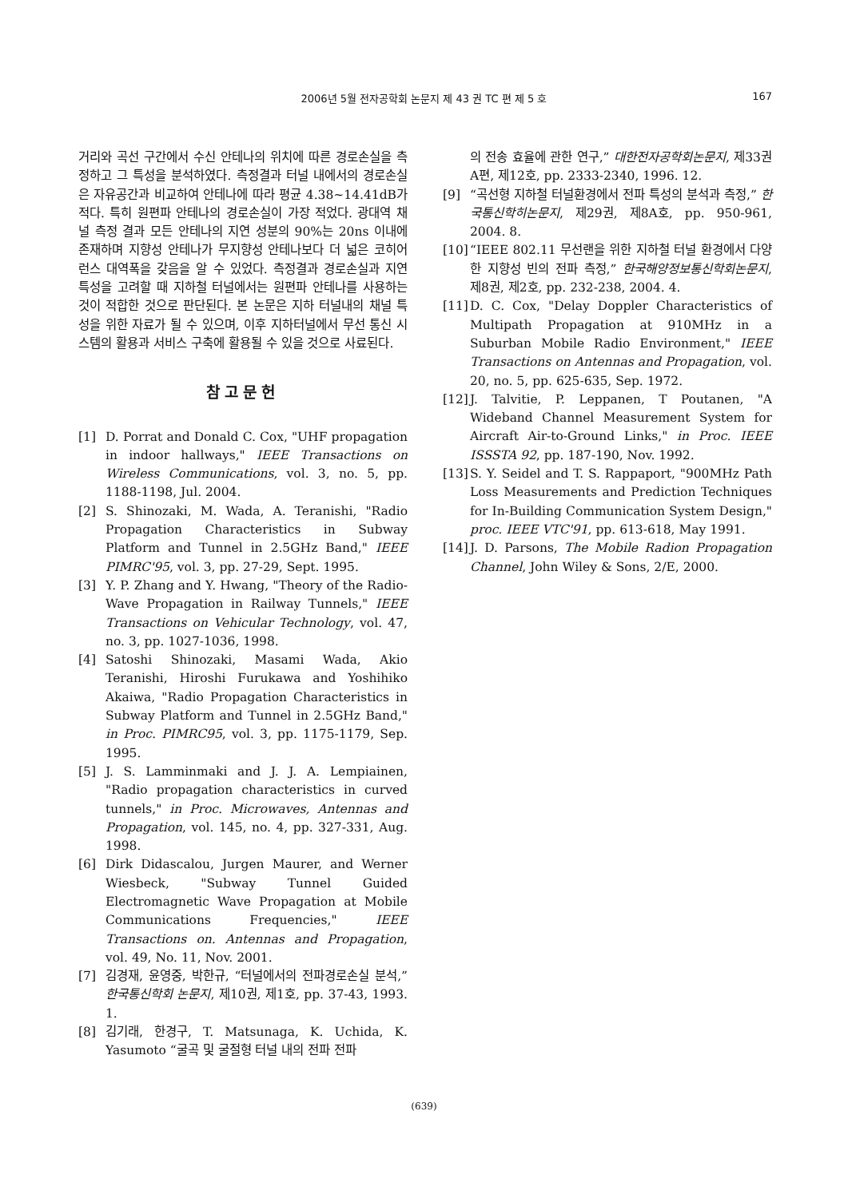2006년 5월 전자공학회 논문지 제 43 권 TC 편 제 5 호
167
거리와 곡선 구간에서 수신 안테나의 위치에 따른 경로손실을 측정하고 그 특성을 분석하였다. 측정결과 터널 내에서의 경로손실은 자유공간과 비교하여 안테나에 따라 평균 4.38~14.41dB가 적다. 특히 원편파 안테나의 경로손실이 가장 적었다. 광대역 채널 측정 결과 모든 안테나의 지연 성분의 90%는 20ns 이내에 존재하며 지향성 안테나가 무지향성 안테나보다 더 넓은 코히어런스 대역폭을 갖음을 알 수 있었다. 측정결과 경로손실과 지연 특성을 고려할 때 지하철 터널에서는 원편파 안테나를 사용하는 것이 적합한 것으로 판단된다. 본 논문은 지하 터널내의 채널 특성을 위한 자료가 될 수 있으며, 이후 지하터널에서 무선 통신 시스템의 활용과 서비스 구축에 활용될 수 있을 것으로 사료된다.
참고문헌
[1] D. Porrat and Donald C. Cox, "UHF propagation in indoor hallways," IEEE Transactions on Wireless Communications, vol. 3, no. 5, pp. 1188-1198, Jul. 2004.
[2] S. Shinozaki, M. Wada, A. Teranishi, "Radio Propagation Characteristics in Subway Platform and Tunnel in 2.5GHz Band," IEEE PIMRC'95, vol. 3, pp. 27-29, Sept. 1995.
[3] Y. P. Zhang and Y. Hwang, "Theory of the Radio-Wave Propagation in Railway Tunnels," IEEE Transactions on Vehicular Technology, vol. 47, no. 3, pp. 1027-1036, 1998.
[4] Satoshi Shinozaki, Masami Wada, Akio Teranishi, Hiroshi Furukawa and Yoshihiko Akaiwa, "Radio Propagation Characteristics in Subway Platform and Tunnel in 2.5GHz Band," in Proc. PIMRC95, vol. 3, pp. 1175-1179, Sep. 1995.
[5] J. S. Lamminmaki and J. J. A. Lempiainen, "Radio propagation characteristics in curved tunnels," in Proc. Microwaves, Antennas and Propagation, vol. 145, no. 4, pp. 327-331, Aug. 1998.
[6] Dirk Didascalou, Jurgen Maurer, and Werner Wiesbeck, "Subway Tunnel Guided Electromagnetic Wave Propagation at Mobile Communications Frequencies," IEEE Transactions on. Antennas and Propagation, vol. 49, No. 11, Nov. 2001.
[7] 김경재, 윤영중, 박한규, “터널에서의 전파경로손실 분석,” 한국통신학회 논문지, 제10권, 제1호, pp. 37-43, 1993. 1.
[8] 김기래, 한경구, T. Matsunaga, K. Uchida, K. Yasumoto “굴곡 및 굴절형 터널 내의 전파 전파
의 전송 효율에 관한 연구,” 대한전자공학회논문지, 제33권 A편, 제12호, pp. 2333-2340, 1996. 12.
[9] “곡선형 지하철 터널환경에서 전파 특성의 분석과 측정,” 한국통신학히논문지, 제29권, 제8A호, pp. 950-961, 2004. 8.
[10] “IEEE 802.11 무선랜을 위한 지하철 터널 환경에서 다양한 지향성 빈의 전파 측정,” 한국해양정보통신학회논문지, 제8권, 제2호, pp. 232-238, 2004. 4.
[11] D. C. Cox, "Delay Doppler Characteristics of Multipath Propagation at 910MHz in a Suburban Mobile Radio Environment," IEEE Transactions on Antennas and Propagation, vol. 20, no. 5, pp. 625-635, Sep. 1972.
[12] J. Talvitie, P. Leppanen, T Poutanen, "A Wideband Channel Measurement System for Aircraft Air-to-Ground Links," in Proc. IEEE ISSSTA 92, pp. 187-190, Nov. 1992.
[13] S. Y. Seidel and T. S. Rappaport, "900MHz Path Loss Measurements and Prediction Techniques for In-Building Communication System Design," proc. IEEE VTC'91, pp. 613-618, May 1991.
[14] J. D. Parsons, The Mobile Radion Propagation Channel, John Wiley & Sons, 2/E, 2000.
(639)